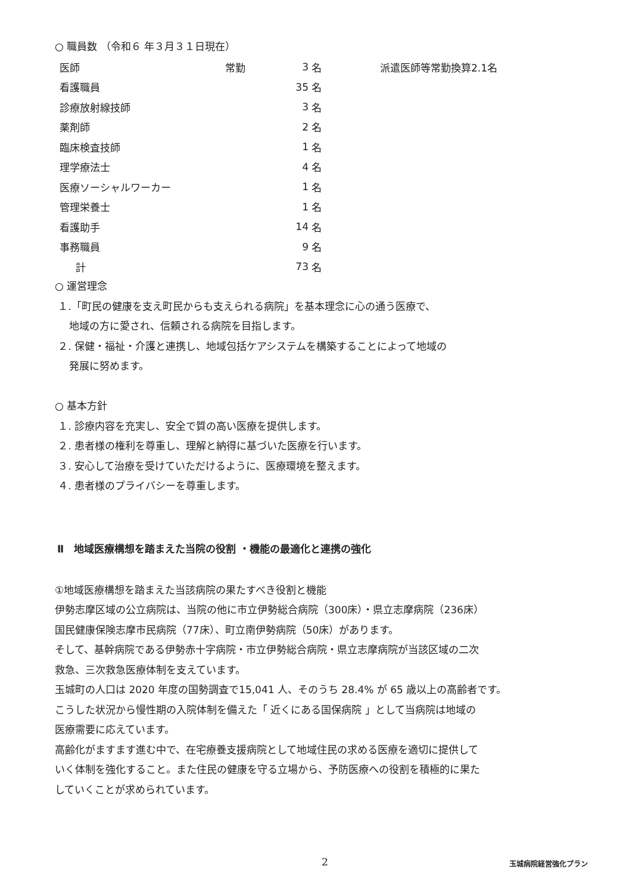○ 職員数 （令和６ 年３月３１日現在）
| 医師 | 常勤 | 3 | 名 | 派遣医師等常勤換算2.1名 |
| 看護職員 | | 35 | 名 | |
| 診療放射線技師 | | 3 | 名 | |
| 薬剤師 | | 2 | 名 | |
| 臨床検査技師 | | 1 | 名 | |
| 理学療法士 | | 4 | 名 | |
| 医療ソーシャルワーカー | | 1 | 名 | |
| 管理栄養士 | | 1 | 名 | |
| 看護助手 | | 14 | 名 | |
| 事務職員 | | 9 | 名 | |
| 計 | | 73 | 名 | |
○ 運営理念
１.「町民の健康を支え町民からも支えられる病院」を基本理念に心の通う医療で、
地域の方に愛され、信頼される病院を目指します。
２. 保健・福祉・介護と連携し、地域包括ケアシステムを構築することによって地域の
発展に努めます。
○ 基本方針
１. 診療内容を充実し、安全で質の高い医療を提供します。
２. 患者様の権利を尊重し、理解と納得に基づいた医療を行います。
３. 安心して治療を受けていただけるように、医療環境を整えます。
４. 患者様のプライバシーを尊重します。
Ⅱ　地域医療構想を踏まえた当院の役割 ・機能の最適化と連携の強化
①地域医療構想を踏まえた当該病院の果たすべき役割と機能
伊勢志摩区域の公立病院は、当院の他に市立伊勢総合病院（300床）・県立志摩病院（236床）
国民健康保険志摩市民病院（77床）、町立南伊勢病院（50床）があります。
そして、基幹病院である伊勢赤十字病院・市立伊勢総合病院・県立志摩病院が当該区域の二次
救急、三次救急医療体制を支えています。
玉城町の人口は 2020 年度の国勢調査で15,041 人、そのうち 28.4% が 65 歳以上の高齢者です。
こうした状況から慢性期の入院体制を備えた「 近くにある国保病院 」として当病院は地域の
医療需要に応えています。
高齢化がますます進む中で、在宅療養支援病院として地域住民の求める医療を適切に提供して
いく体制を強化すること。また住民の健康を守る立場から、予防医療への役割を積極的に果た
していくことが求められています。
2 玉城病院経営強化プラン